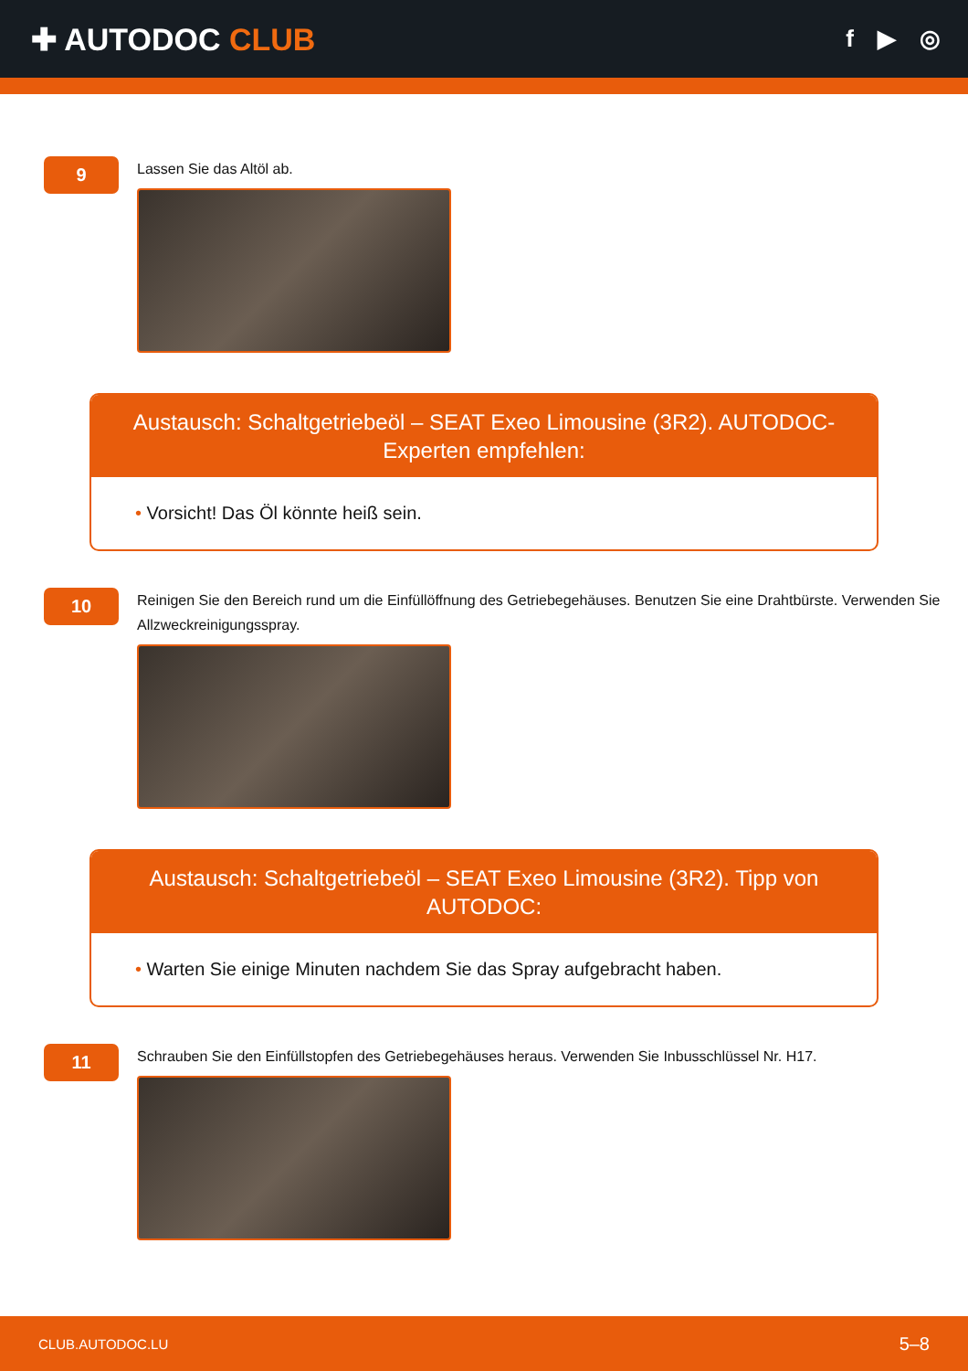✚ AUTODOC CLUB
f ▶ ◎
9
Lassen Sie das Altöl ab.
Austausch: Schaltgetriebeöl – SEAT Exeo Limousine (3R2). AUTODOC-Experten empfehlen:
• Vorsicht! Das Öl könnte heiß sein.
10
Reinigen Sie den Bereich rund um die Einfüllöffnung des Getriebegehäuses. Benutzen Sie eine Drahtbürste. Verwenden Sie Allzweckreinigungsspray.
Austausch: Schaltgetriebeöl – SEAT Exeo Limousine (3R2). Tipp von AUTODOC:
• Warten Sie einige Minuten nachdem Sie das Spray aufgebracht haben.
11
Schrauben Sie den Einfüllstopfen des Getriebegehäuses heraus. Verwenden Sie Inbusschlüssel Nr. H17.
CLUB.AUTODOC.LU 5–8